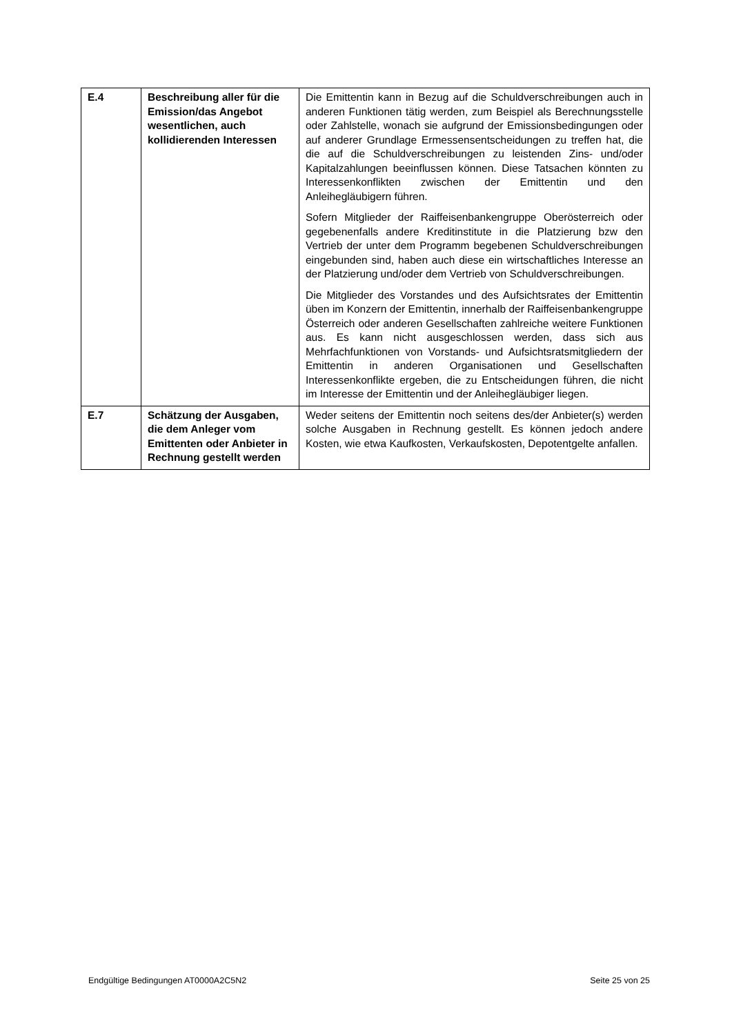| E.4 | Beschreibung aller für die Emission/das Angebot wesentlichen, auch kollidierenden Interessen | Die Emittentin kann in Bezug auf die Schuldverschreibungen auch in anderen Funktionen tätig werden, zum Beispiel als Berechnungsstelle oder Zahlstelle, wonach sie aufgrund der Emissionsbedingungen oder auf anderer Grundlage Ermessensentscheidungen zu treffen hat, die die auf die Schuldverschreibungen zu leistenden Zins- und/oder Kapitalzahlungen beeinflussen können. Diese Tatsachen könnten zu Interessenkonflikten zwischen der Emittentin und den Anleihegläubigern führen. Sofern Mitglieder der Raiffeisenbankengruppe Oberösterreich oder gegebenenfalls andere Kreditinstitute in die Platzierung bzw den Vertrieb der unter dem Programm begebenen Schuldverschreibungen eingebunden sind, haben auch diese ein wirtschaftliches Interesse an der Platzierung und/oder dem Vertrieb von Schuldverschreibungen. Die Mitglieder des Vorstandes und des Aufsichtsrates der Emittentin üben im Konzern der Emittentin, innerhalb der Raiffeisenbankengruppe Österreich oder anderen Gesellschaften zahlreiche weitere Funktionen aus. Es kann nicht ausgeschlossen werden, dass sich aus Mehrfachfunktionen von Vorstands- und Aufsichtsratsmitgliedern der Emittentin in anderen Organisationen und Gesellschaften Interessenkonflikte ergeben, die zu Entscheidungen führen, die nicht im Interesse der Emittentin und der Anleihegläubiger liegen. |
| E.7 | Schätzung der Ausgaben, die dem Anleger vom Emittenten oder Anbieter in Rechnung gestellt werden | Weder seitens der Emittentin noch seitens des/der Anbieter(s) werden solche Ausgaben in Rechnung gestellt. Es können jedoch andere Kosten, wie etwa Kaufkosten, Verkaufskosten, Depotentgelte anfallen. |
Endgültige Bedingungen AT0000A2C5N2 Seite 25 von 25